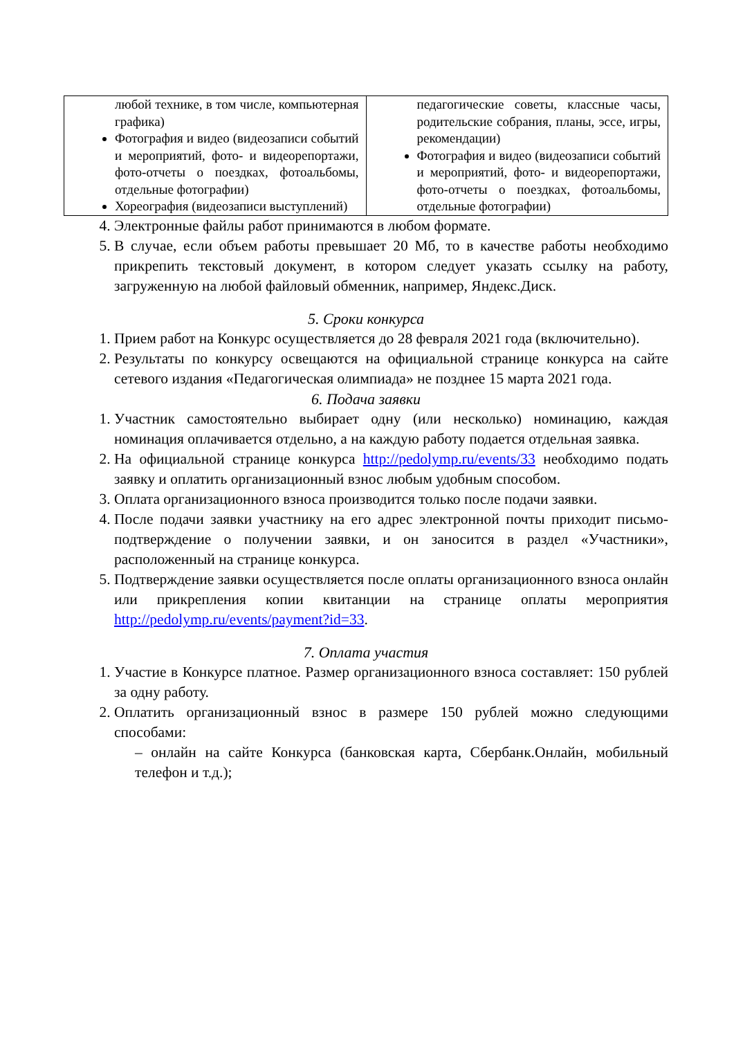| любой технике, в том числе, компьютерная графика) Фотография и видео (видеозаписи событий и мероприятий, фото- и видеорепортажи, фото-отчеты о поездках, фотоальбомы, отдельные фотографии) Хореография (видеозаписи выступлений) | педагогические советы, классные часы, родительские собрания, планы, эссе, игры, рекомендации) Фотография и видео (видеозаписи событий и мероприятий, фото- и видеорепортажи, фото-отчеты о поездках, фотоальбомы, отдельные фотографии) |
4. Электронные файлы работ принимаются в любом формате.
5. В случае, если объем работы превышает 20 Мб, то в качестве работы необходимо прикрепить текстовый документ, в котором следует указать ссылку на работу, загруженную на любой файловый обменник, например, Яндекс.Диск.
5. Сроки конкурса
1. Прием работ на Конкурс осуществляется до 28 февраля 2021 года (включительно).
2. Результаты по конкурсу освещаются на официальной странице конкурса на сайте сетевого издания «Педагогическая олимпиада» не позднее 15 марта 2021 года.
6. Подача заявки
1. Участник самостоятельно выбирает одну (или несколько) номинацию, каждая номинация оплачивается отдельно, а на каждую работу подается отдельная заявка.
2. На официальной странице конкурса http://pedolymp.ru/events/33 необходимо подать заявку и оплатить организационный взнос любым удобным способом.
3. Оплата организационного взноса производится только после подачи заявки.
4. После подачи заявки участнику на его адрес электронной почты приходит письмо-подтверждение о получении заявки, и он заносится в раздел «Участники», расположенный на странице конкурса.
5. Подтверждение заявки осуществляется после оплаты организационного взноса онлайн или прикрепления копии квитанции на странице оплаты мероприятия http://pedolymp.ru/events/payment?id=33.
7. Оплата участия
1. Участие в Конкурсе платное. Размер организационного взноса составляет: 150 рублей за одну работу.
2. Оплатить организационный взнос в размере 150 рублей можно следующими способами:
– онлайн на сайте Конкурса (банковская карта, Сбербанк.Онлайн, мобильный телефон и т.д.);